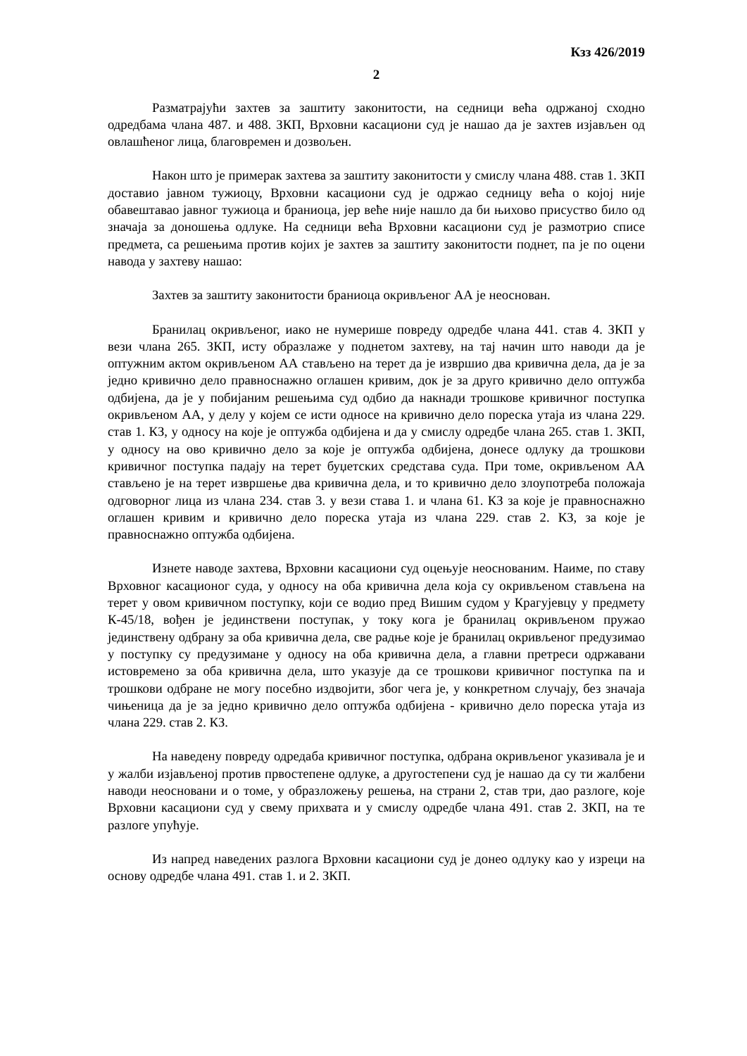Кзз 426/2019
2
Разматрајући захтев за заштиту законитости, на седници већа одржаној сходно одредбама члана 487. и 488. ЗКП, Врховни касациони суд је нашао да је захтев изјављен од овлашћеног лица, благовремен и дозвољен.
Након што је примерак захтева за заштиту законитости у смислу члана 488. став 1. ЗКП доставио јавном тужиоцу, Врховни касациони суд је одржао седницу већа о којој није обавештавао јавног тужиоца и браниоца, јер веће није нашло да би њихово присуство било од значаја за доношења одлуке. На седници већа Врховни касациони суд је размотрио списе предмета, са решењима против којих је захтев за заштиту законитости поднет, па је по оцени навода у захтеву нашао:
Захтев за заштиту законитости браниоца окривљеног АА је неоснован.
Бранилац окривљеног, иако не нумерише повреду одредбе члана 441. став 4. ЗКП у вези члана 265. ЗКП, исту образлаже у поднетом захтеву, на тај начин што наводи да је оптужним актом окривљеном АА стављено на терет да је извршио два кривична дела, да је за једно кривично дело правноснажно оглашен кривим, док је за друго кривично дело оптужба одбијена, да је у побијаним решењима суд одбио да накнади трошкове кривичног поступка окривљеном АА, у делу у којем се исти односе на кривично дело пореска утаја из члана 229. став 1. КЗ, у односу на које је оптужба одбијена и да у смислу одредбе члана 265. став 1. ЗКП, у односу на ово кривично дело за које је оптужба одбијена, донесе одлуку да трошкови кривичног поступка падају на терет буџетских средстава суда. При томе, окривљеном АА стављено је на терет извршење два кривична дела, и то кривично дело злоупотреба положаја одговорног лица из члана 234. став 3. у вези става 1. и члана 61. КЗ за које је правноснажно оглашен кривим и кривично дело пореска утаја из члана 229. став 2. КЗ, за које је правноснажно оптужба одбијена.
Изнете наводе захтева, Врховни касациони суд оцењује неоснованим. Наиме, по ставу Врховног касационог суда, у односу на оба кривична дела која су окривљеном стављена на терет у овом кривичном поступку, који се водио пред Вишим судом у Крагујевцу у предмету К-45/18, вођен је јединствени поступак, у току кога је бранилац окривљеном пружао јединствену одбрану за оба кривична дела, све радње које је бранилац окривљеног предузимао у поступку су предузимане у односу на оба кривична дела, а главни претреси одржавани истовремено за оба кривична дела, што указује да се трошкови кривичног поступка па и трошкови одбране не могу посебно издвојити, због чега је, у конкретном случају, без значаја чињеница да је за једно кривично дело оптужба одбијена - кривично дело пореска утаја из члана 229. став 2. КЗ.
На наведену повреду одредаба кривичног поступка, одбрана окривљеног указивала је и у жалби изјављеној против првостепене одлуке, а другостепени суд је нашао да су ти жалбени наводи неосновани и о томе, у образложењу решења, на страни 2, став три, дао разлоге, које Врховни касациони суд у свему прихвата и у смислу одредбе члана 491. став 2. ЗКП, на те разлоге упућује.
Из напред наведених разлога Врховни касациони суд је донео одлуку као у изреци на основу одредбе члана 491. став 1. и 2. ЗКП.